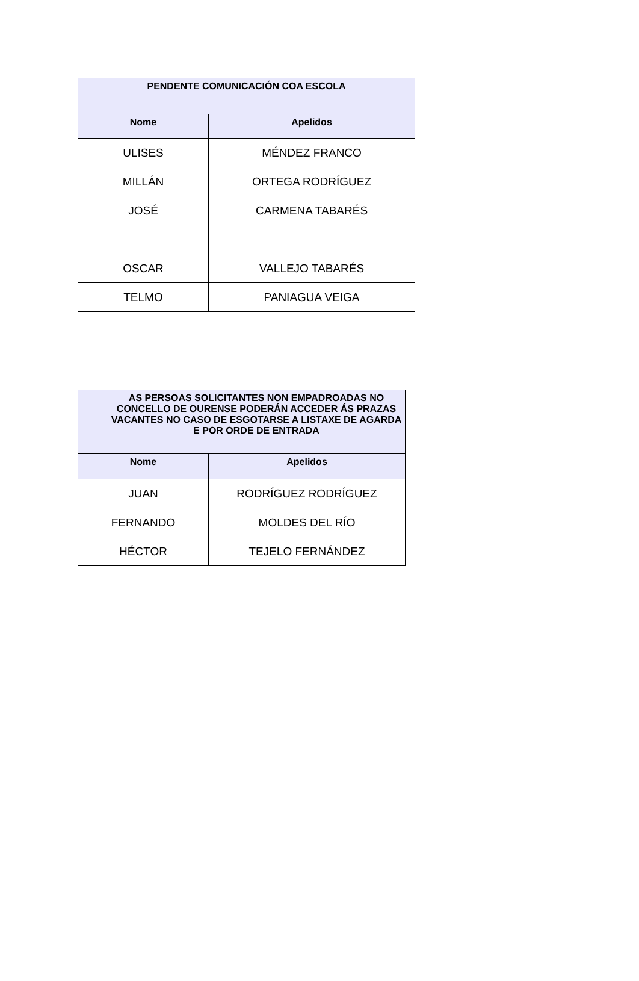| PENDENTE COMUNICACIÓN COA ESCOLA | |
| --- | --- |
| Nome | Apelidos |
| ULISES | MÉNDEZ FRANCO |
| MILLÁN | ORTEGA RODRÍGUEZ |
| JOSÉ | CARMENA TABARÉS |
| OSCAR | VALLEJO TABARÉS |
| TELMO | PANIAGUA VEIGA |
| AS PERSOAS SOLICITANTES NON EMPADROADAS NO CONCELLO DE OURENSE PODERÁN ACCEDER ÁS PRAZAS VACANTES NO CASO DE ESGOTARSE A LISTAXE DE AGARDA E POR ORDE DE ENTRADA | |
| --- | --- |
| Nome | Apelidos |
| JUAN | RODRÍGUEZ RODRÍGUEZ |
| FERNANDO | MOLDES DEL RÍO |
| HÉCTOR | TEJELO FERNÁNDEZ |